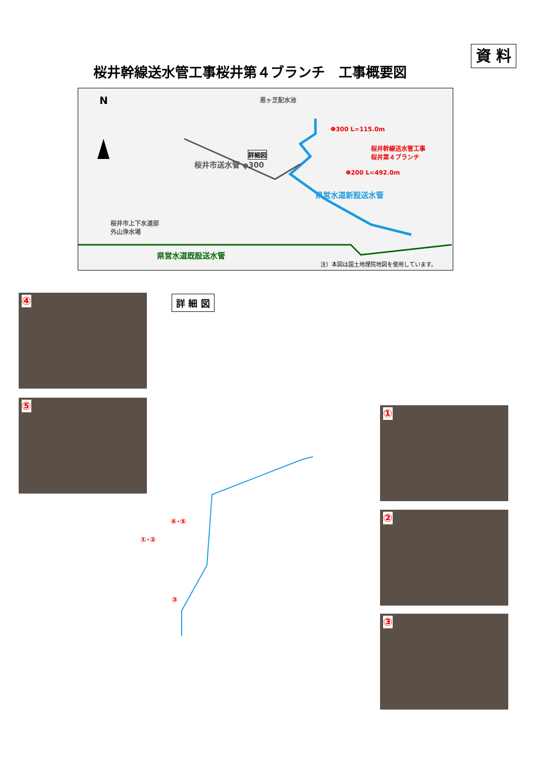資 料
桜井幹線送水管工事桜井第４ブランチ　工事概要図
N 恩ヶ芝配水池
詳細図
Φ300 L=115.0m
桜井幹線送水管工事
桜井第４ブランチ
Φ200 L=492.0m
桜井市送水管 φ300
県営水道新設送水管
桜井市上下水道部
外山浄水場
県営水道既設送水管
注）本図は国土地理院地図を使用しています。
④
⑤
①
②
③
詳 細 図
④･⑤
①･②
③